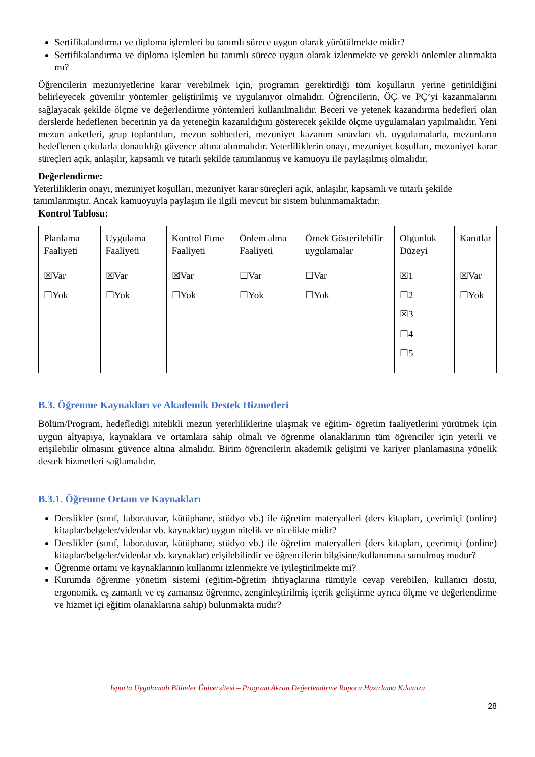Sertifikalandırma ve diploma işlemleri bu tanımlı sürece uygun olarak yürütülmekte midir?
Sertifikalandırma ve diploma işlemleri bu tanımlı sürece uygun olarak izlenmekte ve gerekli önlemler alınmakta mı?
Öğrencilerin mezuniyetlerine karar verebilmek için, programın gerektirdiği tüm koşulların yerine getirildiğini belirleyecek güvenilir yöntemler geliştirilmiş ve uygulanıyor olmalıdır. Öğrencilerin, ÖÇ ve PÇ’yi kazanmalarını sağlayacak şekilde ölçme ve değerlendirme yöntemleri kullanılmalıdır. Beceri ve yetenek kazandırma hedefleri olan derslerde hedeflenen becerinin ya da yeteneğin kazanıldığını gösterecek şekilde ölçme uygulamaları yapılmalıdır. Yeni mezun anketleri, grup toplantıları, mezun sohbetleri, mezuniyet kazanım sınavları vb. uygulamalarla, mezunların hedeflenen çıktılarla donatıldığı güvence altına alınmalıdır. Yeterliliklerin onayı, mezuniyet koşulları, mezuniyet karar süreçleri açık, anlaşılır, kapsamlı ve tutarlı şekilde tanımlanmış ve kamuoyu ile paylaşılmış olmalıdır.
Değerlendirme:
Yeterliliklerin onayı, mezuniyet koşulları, mezuniyet karar süreçleri açık, anlaşılır, kapsamlı ve tutarlı şekilde tanımlanmıştır. Ancak kamuoyuyla paylaşım ile ilgili mevcut bir sistem bulunmamaktadır.
Kontrol Tablosu:
| Planlama Faaliyeti | Uygulama Faaliyeti | Kontrol Etme Faaliyeti | Önlem alma Faaliyeti | Örnek Gösterilebilir uygulamalar | Olgunluk Düzeyi | Kanıtlar |
| ☒Var ☐Yok | ☒Var ☐Yok | ☒Var ☐Yok | ☐Var ☐Yok | ☐Var ☐Yok | ☒1 ☐2 ☒3 ☐4 ☐5 | ☒Var ☐Yok |
B.3. Öğrenme Kaynakları ve Akademik Destek Hizmetleri
Bölüm/Program, hedeflediği nitelikli mezun yeterliliklerine ulaşmak ve eğitim- öğretim faaliyetlerini yürütmek için uygun altyapıya, kaynaklara ve ortamlara sahip olmalı ve öğrenme olanaklarının tüm öğrenciler için yeterli ve erişilebilir olmasını güvence altına almalıdır. Birim öğrencilerin akademik gelişimi ve kariyer planlamasına yönelik destek hizmetleri sağlamalıdır.
B.3.1. Öğrenme Ortam ve Kaynakları
Derslikler (sınıf, laboratuvar, kütüphane, stüdyo vb.) ile öğretim materyalleri (ders kitapları, çevrimiçi (online) kitaplar/belgeler/videolar vb. kaynaklar) uygun nitelik ve nicelikte midir?
Derslikler (sınıf, laboratuvar, kütüphane, stüdyo vb.) ile öğretim materyalleri (ders kitapları, çevrimiçi (online) kitaplar/belgeler/videolar vb. kaynaklar) erişilebilirdir ve öğrencilerin bilgisine/kullanımına sunulmuş mudur?
Öğrenme ortamı ve kaynaklarının kullanımı izlenmekte ve iyileştirilmekte mi?
Kurumda öğrenme yönetim sistemi (eğitim-öğretim ihtiyaçlarına tümüyle cevap verebilen, kullanıcı dostu, ergonomik, eş zamanlı ve eş zamansız öğrenme, zenginleştirilmiş içerik geliştirme ayrıca ölçme ve değerlendirme ve hizmet içi eğitim olanaklarına sahip) bulunmakta mıdır?
Isparta Uygulamalı Bilimler Üniversitesi – Program Akran Değerlendirme Raporu Hazırlama Kılavuzu
28